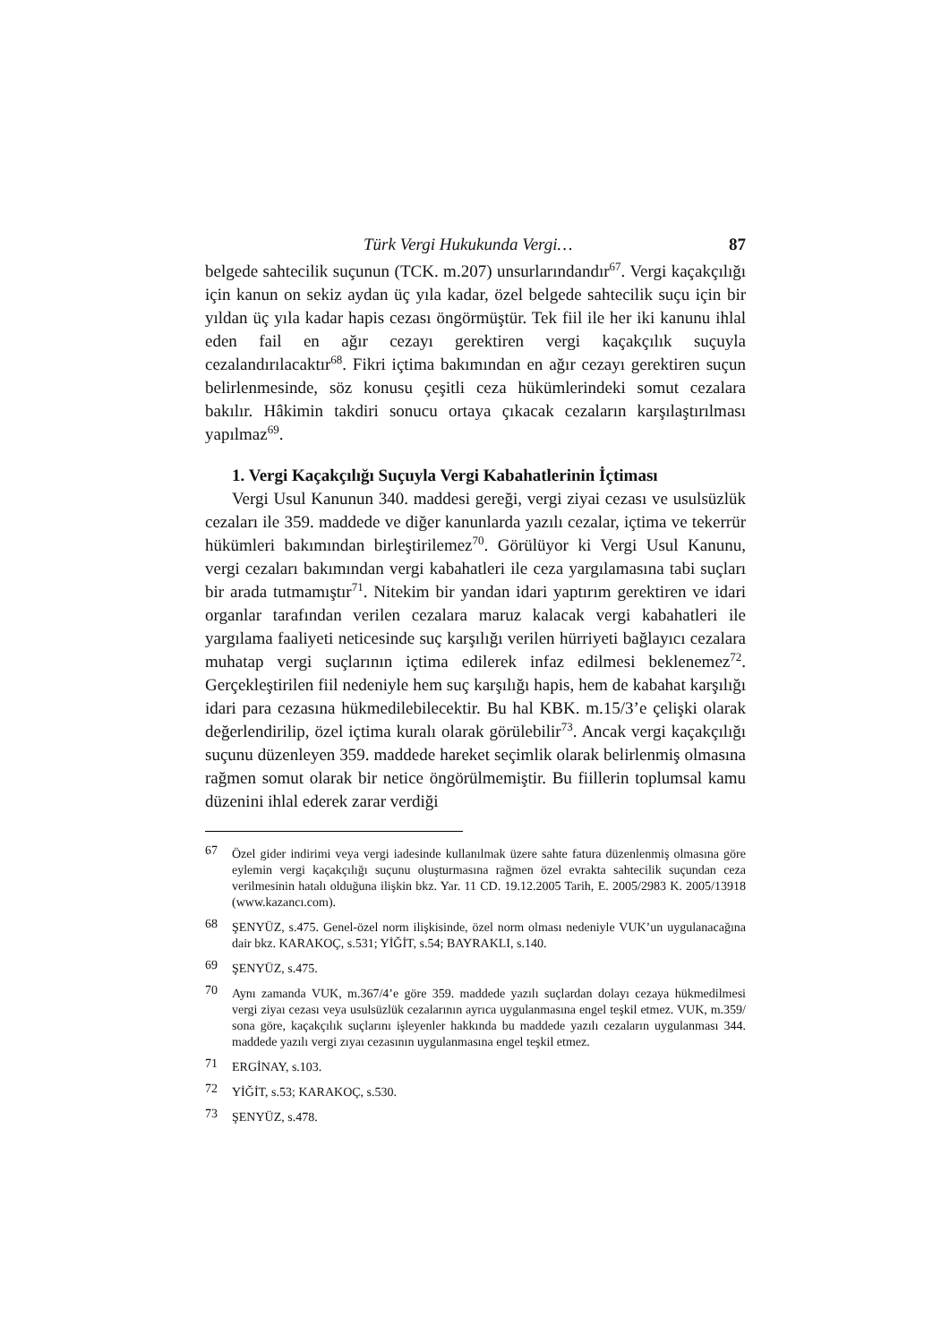Türk Vergi Hukukunda Vergi… 87
belgede sahtecilik suçunun (TCK. m.207) unsurlarındandır<sup>67</sup>. Vergi kaçakçılığı için kanun on sekiz aydan üç yıla kadar, özel belgede sahtecilik suçu için bir yıldan üç yıla kadar hapis cezası öngörmüştür. Tek fiil ile her iki kanunu ihlal eden fail en ağır cezayı gerektiren vergi kaçakçılık suçuyla cezalandırılacaktır<sup>68</sup>. Fikri içtima bakımından en ağır cezayı gerektiren suçun belirlenmesinde, söz konusu çeşitli ceza hükümlerindeki somut cezalara bakılır. Hâkimin takdiri sonucu ortaya çıkacak cezaların karşılaştırılması yapılmaz<sup>69</sup>.
1. Vergi Kaçakçılığı Suçuyla Vergi Kabahatlerinin İçtiması
Vergi Usul Kanunun 340. maddesi gereği, vergi ziyai cezası ve usulsüzlük cezaları ile 359. maddede ve diğer kanunlarda yazılı cezalar, içtima ve tekerrür hükümleri bakımından birleştirilemez<sup>70</sup>. Görülüyor ki Vergi Usul Kanunu, vergi cezaları bakımından vergi kabahatleri ile ceza yargılamasına tabi suçları bir arada tutmamıştır<sup>71</sup>. Nitekim bir yandan idari yaptırım gerektiren ve idari organlar tarafından verilen cezalara maruz kalacak vergi kabahatleri ile yargılama faaliyeti neticesinde suç karşılığı verilen hürriyeti bağlayıcı cezalara muhatap vergi suçlarının içtima edilerek infaz edilmesi beklenemez<sup>72</sup>. Gerçekleştirilen fiil nedeniyle hem suç karşılığı hapis, hem de kabahat karşılığı idari para cezasına hükmedilebilecektir. Bu hal KBK. m.15/3’e çelişki olarak değerlendirilip, özel içtima kuralı olarak görülebilir<sup>73</sup>. Ancak vergi kaçakçılığı suçunu düzenleyen 359. maddede hareket seçimlik olarak belirlenmiş olmasına rağmen somut olarak bir netice öngörülmemiştir. Bu fiillerin toplumsal kamu düzenini ihlal ederek zarar verdiği
67 Özel gider indirimi veya vergi iadesinde kullanılmak üzere sahte fatura düzenlenmiş olmasına göre eylemin vergi kaçakçılığı suçunu oluşturmasına rağmen özel evrakta sahtecilik suçundan ceza verilmesinin hatalı olduğuna ilişkin bkz. Yar. 11 CD. 19.12.2005 Tarih, E. 2005/2983 K. 2005/13918 (www.kazancı.com).
68 ŞENYÜZ, s.475. Genel-özel norm ilişkisinde, özel norm olması nedeniyle VUK’un uygulanacağına dair bkz. KARAKOÇ, s.531; YİĞİT, s.54; BAYRAKLI, s.140.
69 ŞENYÜZ, s.475.
70 Aynı zamanda VUK, m.367/4’e göre 359. maddede yazılı suçlardan dolayı cezaya hükmedilmesi vergi ziyaı cezası veya usulsüzlük cezalarının ayrıca uygulanmasına engel teşkil etmez. VUK, m.359/ sona göre, kaçakçılık suçlarını işleyenler hakkında bu maddede yazılı cezaların uygulanması 344. maddede yazılı vergi zıyaı cezasının uygulanmasına engel teşkil etmez.
71 ERGİNAY, s.103.
72 YİĞİT, s.53; KARAKOÇ, s.530.
73 ŞENYÜZ, s.478.